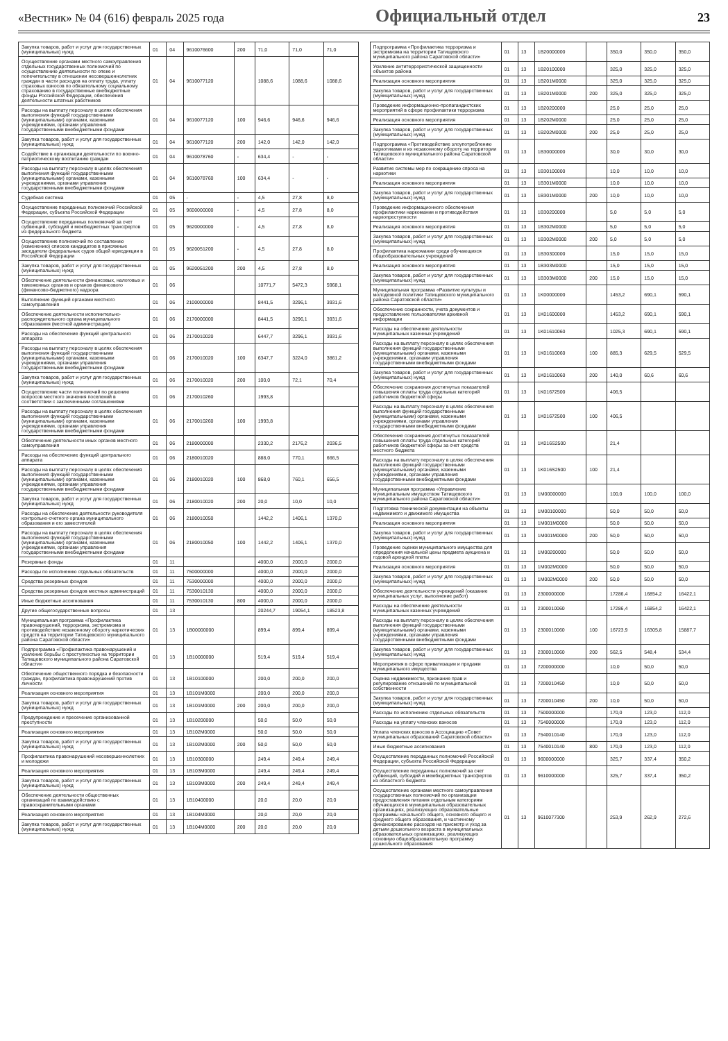«Вестник» № 04 (616) февраль 2025 года Официальный отдел 23
| Закупка товаров, работ и услуг для государственных (муниципальных) нужд | 01 | 04 | 9610076600 | 200 | 71,0 | 71,0 | 71,0 |
| Осуществление органами местного самоуправления отдельных государственных полномочий по осуществлению деятельности по опеке и попечительству в отношении несовершеннолетних граждан в части расходов на оплату труда, уплату страховых взносов по обязательному социальному страхованию в государственные внебюджетные фонды Российской Федерации, обеспечения деятельности штатных работников | 01 | 04 | 9610077120 | | 1088,6 | 1088,6 | 1088,6 |
| Расходы на выплату персоналу в целях обеспечения выполнения функций государственными (муниципальными) органами, казенными учреждениями, органами управления государственными внебюджетными фондами | 01 | 04 | 9610077120 | 100 | 946,6 | 946,6 | 946,6 |
| Закупка товаров, работ и услуг для государственных (муниципальных) нужд | 01 | 04 | 9610077120 | 200 | 142,0 | 142,0 | 142,0 |
| Содействие в организации деятельности по военно-патриотическому воспитанию граждан | 01 | 04 | 9610078760 | - | 634,4 | - | - |
| Расходы на выплату персоналу в целях обеспечения выполнения функций государственными (муниципальными) органами, казенными учреждениями, органами управления государственными внебюджетными фондами | 01 | 04 | 9610078760 | 100 | 634,4 | - | - |
| Судебная система | 01 | 05 | - | - | 4,5 | 27,8 | 8,0 |
| Осуществление переданных полномочий Российской Федерации, субъекта Российской Федерации | 01 | 05 | 9600000000 | - | 4,5 | 27,8 | 8,0 |
| Осуществление переданных полномочий за счет субвенций, субсидий и межбюджетных трансфертов из федерального бюджета | 01 | 05 | 9620000000 | - | 4,5 | 27,8 | 8,0 |
| Осуществление полномочий по составлению (изменению) списков кандидатов в присяжные заседатели федеральных судов общей юрисдикции в Российской Федерации | 01 | 05 | 9620051200 | - | 4,5 | 27,8 | 8,0 |
| Закупка товаров, работ и услуг для государственных (муниципальных) нужд | 01 | 05 | 9620051200 | 200 | 4,5 | 27,8 | 8,0 |
| Обеспечение деятельности финансовых, налоговых и таможенных органов и органов финансового (финансово-бюджетного) надзора | 01 | 06 | | | 10771,7 | 5472,3 | 5968,1 |
| Выполнение функций органами местного самоуправления | 01 | 06 | 2100000000 | | 8441,5 | 3296,1 | 3931,6 |
| Обеспечение деятельности исполнительно-распорядительного органа муниципального образования (местной администрации) | 01 | 06 | 2170000000 | | 8441,5 | 3296,1 | 3931,6 |
| Расходы на обеспечение функций центрального аппарата | 01 | 06 | 2170010020 | | 6447,7 | 3296,1 | 3931,6 |
| Расходы на выплату персоналу в целях обеспечения выполнения функций государственными (муниципальными) органами, казенными учреждениями, органами управления государственными внебюджетными фондами | 01 | 06 | 2170010020 | 100 | 6347,7 | 3224,0 | 3861,2 |
| Закупка товаров, работ и услуг для государственных (муниципальных) нужд | 01 | 06 | 2170010020 | 200 | 100,0 | 72,1 | 70,4 |
| Осуществление части полномочий по решению вопросов местного значения поселений в соответствии с заключенными соглашениями | 01 | 06 | 2170010260 | | 1993,8 | | |
| Расходы на выплату персоналу в целях обеспечения выполнения функций государственными (муниципальными) органами, казенными учреждениями, органами управления государственными внебюджетными фондами | 01 | 06 | 2170010260 | 100 | 1993,8 | | |
| Обеспечение деятельности иных органов местного самоуправления | 01 | 06 | 2180000000 | | 2330,2 | 2176,2 | 2036,5 |
| Расходы на обеспечение функций центрального аппарата | 01 | 06 | 2180010020 | | 888,0 | 770,1 | 666,5 |
| Расходы на выплату персоналу в целях обеспечения выполнения функций государственными (муниципальными) органами, казенными учреждениями, органами управления государственными внебюджетными фондами | 01 | 06 | 2180010020 | 100 | 868,0 | 760,1 | 656,5 |
| Закупка товаров, работ и услуг для государственных (муниципальных) нужд | 01 | 06 | 2180010020 | 200 | 20,0 | 10,0 | 10,0 |
| Расходы на обеспечение деятельности руководителя контрольно-счетного органа муниципального образования и его заместителей | 01 | 06 | 2180010050 | | 1442,2 | 1406,1 | 1370,0 |
| Расходы на выплату персоналу в целях обеспечения выполнения функций государственными (муниципальными) органами, казенными учреждениями, органами управления государственными внебюджетными фондами | 01 | 06 | 2180010050 | 100 | 1442,2 | 1406,1 | 1370,0 |
| Резервные фонды | 01 | 11 | | | 4000,0 | 2000,0 | 2000,0 |
| Расходы по исполнению отдельных обязательств | 01 | 11 | 7500000000 | | 4000,0 | 2000,0 | 2000,0 |
| Средства резервных фондов | 01 | 11 | 7530000000 | | 4000,0 | 2000,0 | 2000,0 |
| Средства резервных фондов местных администраций | 01 | 11 | 7530010130 | | 4000,0 | 2000,0 | 2000,0 |
| Иные бюджетные ассигнования | 01 | 11 | 7530010130 | 800 | 4000,0 | 2000,0 | 2000,0 |
| Другие общегосударственные вопросы | 01 | 13 | | | 20244,7 | 19054,1 | 18523,8 |
| Муниципальная программа «Профилактика правонарушений, терроризма, экстремизма и противодействие незаконному обороту наркотических средств на территории Татищевского муниципального района Саратовской области» | 01 | 13 | 1B00000000 | | 899,4 | 899,4 | 899,4 |
| Подпрограмма «Профилактика правонарушений и усиление борьбы с преступностью на территории Татищевского муниципального района Саратовской области» | 01 | 13 | 1B10000000 | | 519,4 | 519,4 | 519,4 |
| Обеспечение общественного порядка и безопасности граждан, профилактика правонарушений против личности | 01 | 13 | 1B10100000 | | 200,0 | 200,0 | 200,0 |
| Реализация основного мероприятия | 01 | 13 | 1B101M0000 | | 200,0 | 200,0 | 200,0 |
| Закупка товаров, работ и услуг для государственных (муниципальных) нужд | 01 | 13 | 1B101M0000 | 200 | 200,0 | 200,0 | 200,0 |
| Предупреждение и пресечение организованной преступности | 01 | 13 | 1B10200000 | | 50,0 | 50,0 | 50,0 |
| Реализация основного мероприятия | 01 | 13 | 1B102M0000 | | 50,0 | 50,0 | 50,0 |
| Закупка товаров, работ и услуг для государственных (муниципальных) нужд | 01 | 13 | 1B102M0000 | 200 | 50,0 | 50,0 | 50,0 |
| Профилактика правонарушений несовершеннолетних и молодежи | 01 | 13 | 1B10300000 | | 249,4 | 249,4 | 249,4 |
| Реализация основного мероприятия | 01 | 13 | 1B103M0000 | | 249,4 | 249,4 | 249,4 |
| Закупка товаров, работ и услуг для государственных (муниципальных) нужд | 01 | 13 | 1B103M0000 | 200 | 249,4 | 249,4 | 249,4 |
| Обеспечение деятельности общественных организаций по взаимодействию с правоохранительными органами | 01 | 13 | 1B10400000 | | 20,0 | 20,0 | 20,0 |
| Реализация основного мероприятия | 01 | 13 | 1B104M0000 | | 20,0 | 20,0 | 20,0 |
| Закупка товаров, работ и услуг для государственных (муниципальных) нужд | 01 | 13 | 1B104M0000 | 200 | 20,0 | 20,0 | 20,0 |
| Подпрограмма «Профилактика терроризма и экстремизма на территории Татищевского муниципального района Саратовской области» | 01 | 13 | 1B20000000 | | 350,0 | 350,0 | 350,0 |
| Усиление антитеррористической защищенности объектов района | 01 | 13 | 1B20100000 | | 325,0 | 325,0 | 325,0 |
| Реализация основного мероприятия | 01 | 13 | 1B201M0000 | | 325,0 | 325,0 | 325,0 |
| Закупка товаров, работ и услуг для государственных (муниципальных) нужд | 01 | 13 | 1B201M0000 | 200 | 325,0 | 325,0 | 325,0 |
| Проведение информационно-пропагандистских мероприятий в сфере профилактики терроризма | 01 | 13 | 1B20200000 | | 25,0 | 25,0 | 25,0 |
| Реализация основного мероприятия | 01 | 13 | 1B202M0000 | | 25,0 | 25,0 | 25,0 |
| Закупка товаров, работ и услуг для государственных (муниципальных) нужд | 01 | 13 | 1B202M0000 | 200 | 25,0 | 25,0 | 25,0 |
| Подпрограмма «Противодействие злоупотреблению наркотиками и их незаконному обороту на территории Татищевского муниципального района Саратовской области» | 01 | 13 | 1B30000000 | | 30,0 | 30,0 | 30,0 |
| Развитие системы мер по сокращению спроса на наркотики | 01 | 13 | 1B30100000 | | 10,0 | 10,0 | 10,0 |
| Реализация основного мероприятия | 01 | 13 | 1B301M0000 | | 10,0 | 10,0 | 10,0 |
| Закупка товаров, работ и услуг для государственных (муниципальных) нужд | 01 | 13 | 1B301M0000 | 200 | 10,0 | 10,0 | 10,0 |
| Проведение информационного обеспечения профилактики наркомании и противодействия наркопреступности | 01 | 13 | 1B30200000 | | 5,0 | 5,0 | 5,0 |
| Реализация основного мероприятия | 01 | 13 | 1B302M0000 | | 5,0 | 5,0 | 5,0 |
| Закупка товаров, работ и услуг для государственных (муниципальных) нужд | 01 | 13 | 1B302M0000 | 200 | 5,0 | 5,0 | 5,0 |
| Профилактика наркомании среди обучающихся общеобразовательных учреждений | 01 | 13 | 1B30300000 | | 15,0 | 15,0 | 15,0 |
| Реализация основного мероприятия | 01 | 13 | 1B303M0000 | | 15,0 | 15,0 | 15,0 |
| Закупка товаров, работ и услуг для государственных (муниципальных) нужд | 01 | 13 | 1B303M0000 | 200 | 15,0 | 15,0 | 15,0 |
| Муниципальная программа «Развитие культуры и молодежной политики Татищевского муниципального района Саратовской области» | 01 | 13 | 1K00000000 | | 1453,2 | 690,1 | 590,1 |
| Обеспечение сохранности, учета документов и предоставление пользователям архивной информации | 01 | 13 | 1K01600000 | | 1453,2 | 690,1 | 590,1 |
| Расходы на обеспечение деятельности муниципальных казенных учреждений | 01 | 13 | 1K01610060 | | 1025,3 | 690,1 | 590,1 |
| Расходы на выплату персоналу в целях обеспечения выполнения функций государственными (муниципальными) органами, казенными учреждениями, органами управления государственными внебюджетными фондами | 01 | 13 | 1K01610060 | 100 | 885,3 | 629,5 | 529,5 |
| Закупка товаров, работ и услуг для государственных (муниципальных) нужд | 01 | 13 | 1K01610060 | 200 | 140,0 | 60,6 | 60,6 |
| Обеспечение сохранения достигнутых показателей повышения оплаты труда отдельных категорий работников бюджетной сферы | 01 | 13 | 1K01672500 | | 406,5 | | |
| Расходы на выплату персоналу в целях обеспечения выполнения функций государственными (муниципальными) органами, казенными учреждениями, органами управления государственными внебюджетными фондами | 01 | 13 | 1K01672500 | 100 | 406,5 | | |
| Обеспечение сохранения достигнутых показателей повышения оплаты труда отдельных категорий работников бюджетной сферы за счет средств местного бюджета | 01 | 13 | 1K016S2500 | | 21,4 | | |
| Расходы на выплату персоналу в целях обеспечения выполнения функций государственными (муниципальными) органами, казенными учреждениями, органами управления государственными внебюджетными фондами | 01 | 13 | 1K016S2500 | 100 | 21,4 | | |
| Муниципальная программа «Управление муниципальным имуществом Татищевского муниципального района Саратовской области» | 01 | 13 | 1M00000000 | | 100,0 | 100,0 | 100,0 |
| Подготовка технической документации на объекты недвижимого и движимого имущества | 01 | 13 | 1M00100000 | | 50,0 | 50,0 | 50,0 |
| Реализация основного мероприятия | 01 | 13 | 1M001M0000 | | 50,0 | 50,0 | 50,0 |
| Закупка товаров, работ и услуг для государственных (муниципальных) нужд | 01 | 13 | 1M001M0000 | 200 | 50,0 | 50,0 | 50,0 |
| Проведение оценки муниципального имущества для определения начальной цены предмета аукциона и годовой арендной платы | 01 | 13 | 1M00200000 | | 50,0 | 50,0 | 50,0 |
| Реализация основного мероприятия | 01 | 13 | 1M002M0000 | | 50,0 | 50,0 | 50,0 |
| Закупка товаров, работ и услуг для государственных (муниципальных) нужд | 01 | 13 | 1M002M0000 | 200 | 50,0 | 50,0 | 50,0 |
| Обеспечение деятельности учреждений (оказание муниципальных услуг, выполнение работ) | 01 | 13 | 2300000000 | | 17286,4 | 16854,2 | 16422,1 |
| Расходы на обеспечение деятельности муниципальных казенных учреждений | 01 | 13 | 2300010060 | | 17286,4 | 16854,2 | 16422,1 |
| Расходы на выплату персоналу в целях обеспечения выполнения функций государственными (муниципальными) органами, казенными учреждениями, органами управления государственными внебюджетными фондами | 01 | 13 | 2300010060 | 100 | 16723,9 | 16305,8 | 15887,7 |
| Закупка товаров, работ и услуг для государственных (муниципальных) нужд | 01 | 13 | 2300010060 | 200 | 562,5 | 548,4 | 534,4 |
| Мероприятия в сфере приватизации и продажи муниципального имущества | 01 | 13 | 7200000000 | | 10,0 | 50,0 | 50,0 |
| Оценка недвижимости, признание прав и регулирование отношений по муниципальной собственности | 01 | 13 | 7200010450 | | 10,0 | 50,0 | 50,0 |
| Закупка товаров, работ и услуг для государственных (муниципальных) нужд | 01 | 13 | 7200010450 | 200 | 10,0 | 50,0 | 50,0 |
| Расходы по исполнению отдельных обязательств | 01 | 13 | 7500000000 | | 170,0 | 123,0 | 112,0 |
| Расходы на уплату членских взносов | 01 | 13 | 7540000000 | | 170,0 | 123,0 | 112,0 |
| Уплата членских взносов в Ассоциацию «Совет муниципальных образований Саратовской области» | 01 | 13 | 7540010140 | | 170,0 | 123,0 | 112,0 |
| Иные бюджетные ассигнования | 01 | 13 | 7540010140 | 800 | 170,0 | 123,0 | 112,0 |
| Осуществление переданных полномочий Российской Федерации, субъекта Российской Федерации | 01 | 13 | 9600000000 | | 325,7 | 337,4 | 350,2 |
| Осуществление переданных полномочий за счет субвенций, субсидий и межбюджетных трансфертов из областного бюджета | 01 | 13 | 9610000000 | | 325,7 | 337,4 | 350,2 |
| Осуществление органами местного самоуправления государственных полномочий по организации предоставления питания отдельным категориям обучающихся в муниципальных образовательных организациях, реализующих образовательные программы начального общего, основного общего и среднего общего образования, и частичному финансированию расходов на присмотр и уход за детьми дошкольного возраста в муниципальных образовательных организациях, реализующих основную общеобразовательную программу дошкольного образования | 01 | 13 | 9610077300 | | 253,9 | 262,9 | 272,6 |